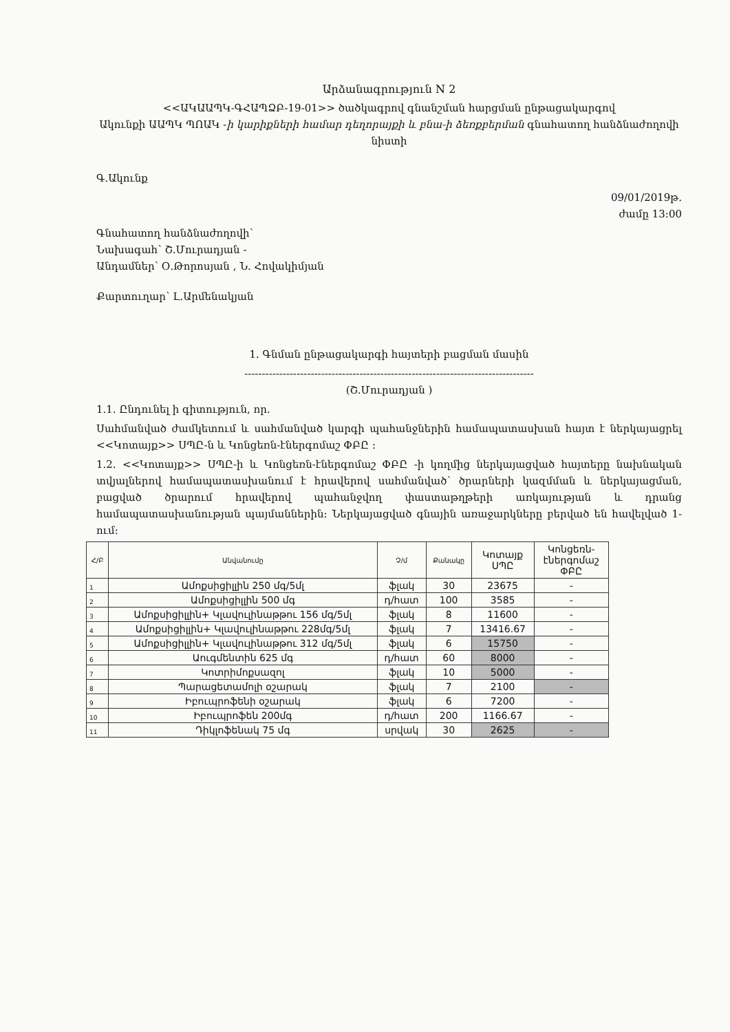Արձանագրություն N 2
<<ԱԿԱԱՊԿ-ԳՀԱՊՁԲ-19-01>> ծածկագրով գնանշման հարցման ընթացակարգով
Ակունքի ԱԱՊԿ ՊՈԱԿ -ի կարիքների համար դեղորայքի և բնա-ի ձեռքբերման գնահատող հանձնաժողովի նիստի
Գ.Ակունք
09/01/2019թ.
ժամը 13:00
Գնահատող հանձնաժողովի՝
Նախագահ՝ Շ.Մուրադյան -
Անդամներ՝ Օ.Թորոսյան , Ն. Հովակիմյան
Քարտուղար՝ Լ.Արմենակյան
1. Գնման ընթացակարգի հայտերի բացման մասին
-----------------------------------------------------------------------------------
(Շ.Մուրադյան )
1.1. Ընդունել ի գիտություն, որ.
Սահմանված ժամկետում և սահմանված կարգի պահանջներին համապատասխան հայտ է ներկայացրել <<Կոտայք>> ՍՊԸ-ն և Կոնցեռն-էներգոմաշ ՓԲԸ :
1.2. <<Կոտայք>> ՍՊԸ-ի և Կոնցեռն-էներգոմաշ ՓԲԸ -ի կողմից ներկայացված հայտերը նախնական տվյալներով համապատասխանում է հրավերով սահմանված՝ ծրարների կազմման և ներկայացման, բացված ծրարում հրավերով պահանջվող փաստաթղթերի առկայության և դրանց համապատասխանության պայմաններին: Ներկայացված գնային առաջարկները բերված են հավելված 1-ում:
| Հ/Բ | Անվանումը | Չ/մ | Քանակը | Կոտայք ՍՊԸ | Կոնցեռն- էներգոմաշ ՓԲԸ |
| 1 | Ամոքսիցիլլին 250 մգ/5մլ | ֆլակ | 30 | 23675 | - |
| 2 | Ամոքսիցիլլին 500 մգ | դ/հատ | 100 | 3585 | - |
| 3 | Ամոքսիցիլլին+ Կլավուլինաթթու 156 մգ/5մլ | ֆլակ | 8 | 11600 | - |
| 4 | Ամոքսիցիլլին+ Կլավուլինաթթու 228մգ/5մլ | ֆլակ | 7 | 13416.67 | - |
| 5 | Ամոքսիցիլլին+ Կլավուլինաթթու 312 մգ/5մլ | ֆլակ | 6 | 15750 | - |
| 6 | Աուգմենտին 625 մգ | դ/հատ | 60 | 8000 | - |
| 7 | Կոտրիմոքսազոլ | ֆլակ | 10 | 5000 | - |
| 8 | Պարացետամոլի օշարակ | ֆլակ | 7 | 2100 | - |
| 9 | Իբուպրոֆենի օշարակ | ֆլակ | 6 | 7200 | - |
| 10 | Իբուպրոֆեն 200մգ | դ/հատ | 200 | 1166.67 | - |
| 11 | Դիկլոֆենակ 75 մգ | սրվակ | 30 | 2625 | - |